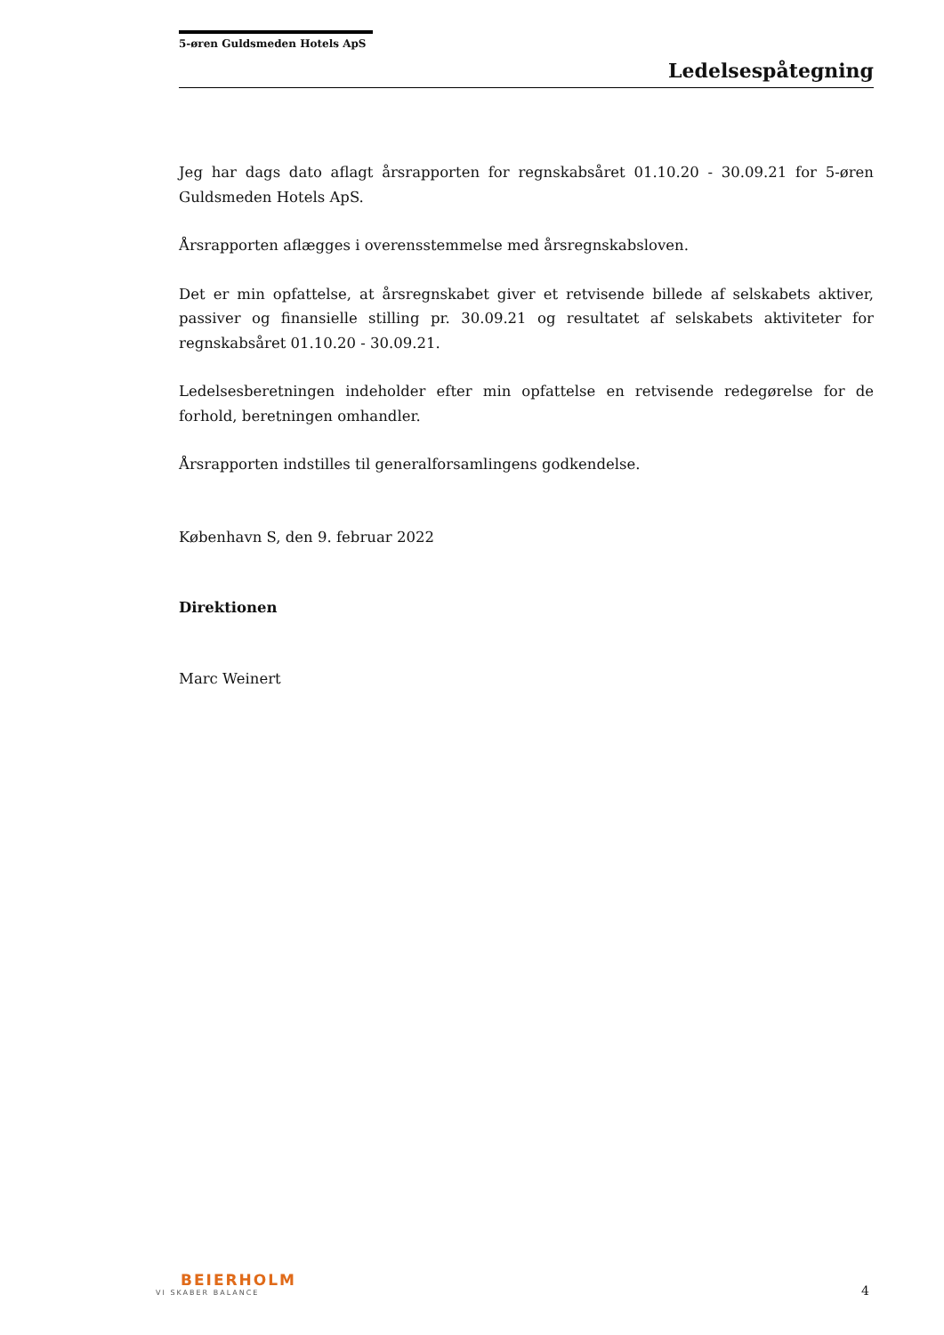5-øren Guldsmeden Hotels ApS
Ledelsespåtegning
Jeg har dags dato aflagt årsrapporten for regnskabsåret 01.10.20 - 30.09.21 for 5-øren Guldsmeden Hotels ApS.
Årsrapporten aflægges i overensstemmelse med årsregnskabsloven.
Det er min opfattelse, at årsregnskabet giver et retvisende billede af selskabets aktiver, passiver og finansielle stilling pr. 30.09.21 og resultatet af selskabets aktiviteter for regnskabsåret 01.10.20 - 30.09.21.
Ledelsesberetningen indeholder efter min opfattelse en retvisende redegørelse for de forhold, beretningen omhandler.
Årsrapporten indstilles til generalforsamlingens godkendelse.
København S, den 9. februar 2022
Direktionen
Marc Weinert
BEIERHOLM
VI SKABER BALANCE
4